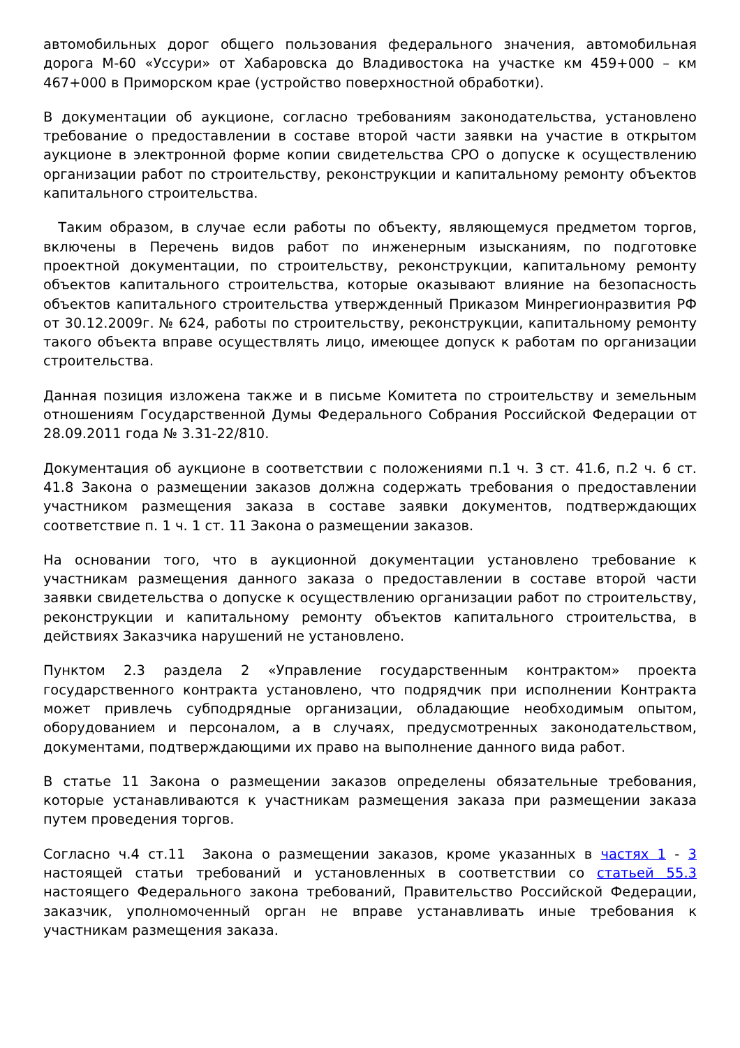автомобильных дорог общего пользования федерального значения, автомобильная дорога М-60 «Уссури» от Хабаровска до Владивостока на участке км 459+000 – км 467+000 в Приморском крае (устройство поверхностной обработки).
В документации об аукционе, согласно требованиям законодательства, установлено требование о предоставлении в составе второй части заявки на участие в открытом аукционе в электронной форме копии свидетельства СРО о допуске к осуществлению организации работ по строительству, реконструкции и капитальному ремонту объектов капитального строительства.
Таким образом, в случае если работы по объекту, являющемуся предметом торгов, включены в Перечень видов работ по инженерным изысканиям, по подготовке проектной документации, по строительству, реконструкции, капитальному ремонту объектов капитального строительства, которые оказывают влияние на безопасность объектов капитального строительства утвержденный Приказом Минрегионразвития РФ от 30.12.2009г. № 624, работы по строительству, реконструкции, капитальному ремонту такого объекта вправе осуществлять лицо, имеющее допуск к работам по организации строительства.
Данная позиция изложена также и в письме Комитета по строительству и земельным отношениям Государственной Думы Федерального Собрания Российской Федерации от 28.09.2011 года № 3.31-22/810.
Документация об аукционе в соответствии с положениями п.1 ч. 3 ст. 41.6, п.2 ч. 6 ст. 41.8 Закона о размещении заказов должна содержать требования о предоставлении участником размещения заказа в составе заявки документов, подтверждающих соответствие п. 1 ч. 1 ст. 11 Закона о размещении заказов.
На основании того, что в аукционной документации установлено требование к участникам размещения данного заказа о предоставлении в составе второй части заявки свидетельства о допуске к осуществлению организации работ по строительству, реконструкции и капитальному ремонту объектов капитального строительства, в действиях Заказчика нарушений не установлено.
Пунктом 2.3 раздела 2 «Управление государственным контрактом» проекта государственного контракта установлено, что подрядчик при исполнении Контракта может привлечь субподрядные организации, обладающие необходимым опытом, оборудованием и персоналом, а в случаях, предусмотренных законодательством, документами, подтверждающими их право на выполнение данного вида работ.
В статье 11 Закона о размещении заказов определены обязательные требования, которые устанавливаются к участникам размещения заказа при размещении заказа путем проведения торгов.
Согласно ч.4 ст.11 Закона о размещении заказов, кроме указанных в частях 1 - 3 настоящей статьи требований и установленных в соответствии со статьей 55.3 настоящего Федерального закона требований, Правительство Российской Федерации, заказчик, уполномоченный орган не вправе устанавливать иные требования к участникам размещения заказа.